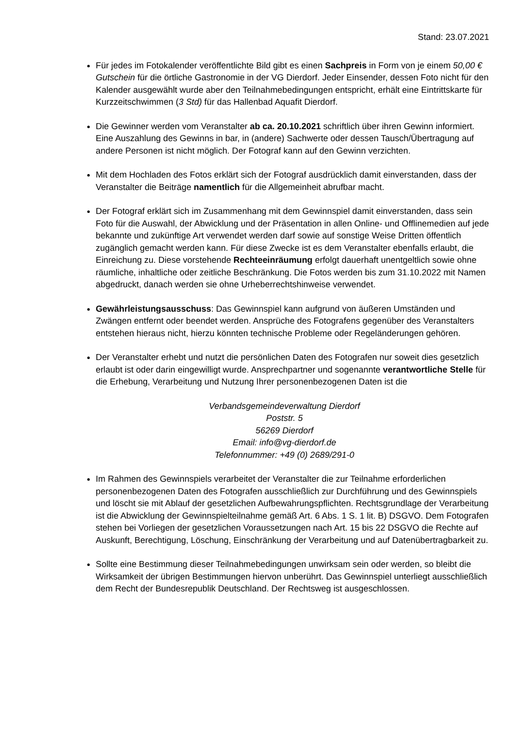Stand: 23.07.2021
Für jedes im Fotokalender veröffentlichte Bild gibt es einen Sachpreis in Form von je einem 50,00 € Gutschein für die örtliche Gastronomie in der VG Dierdorf. Jeder Einsender, dessen Foto nicht für den Kalender ausgewählt wurde aber den Teilnahmebedingungen entspricht, erhält eine Eintrittskarte für Kurzzeitschwimmen (3 Std) für das Hallenbad Aquafit Dierdorf.
Die Gewinner werden vom Veranstalter ab ca. 20.10.2021 schriftlich über ihren Gewinn informiert. Eine Auszahlung des Gewinns in bar, in (andere) Sachwerte oder dessen Tausch/Übertragung auf andere Personen ist nicht möglich. Der Fotograf kann auf den Gewinn verzichten.
Mit dem Hochladen des Fotos erklärt sich der Fotograf ausdrücklich damit einverstanden, dass der Veranstalter die Beiträge namentlich für die Allgemeinheit abrufbar macht.
Der Fotograf erklärt sich im Zusammenhang mit dem Gewinnspiel damit einverstanden, dass sein Foto für die Auswahl, der Abwicklung und der Präsentation in allen Online- und Offlinemedien auf jede bekannte und zukünftige Art verwendet werden darf sowie auf sonstige Weise Dritten öffentlich zugänglich gemacht werden kann. Für diese Zwecke ist es dem Veranstalter ebenfalls erlaubt, die Einreichung zu. Diese vorstehende Rechteeinräumung erfolgt dauerhaft unentgeltlich sowie ohne räumliche, inhaltliche oder zeitliche Beschränkung. Die Fotos werden bis zum 31.10.2022 mit Namen abgedruckt, danach werden sie ohne Urheberrechtshinweise verwendet.
Gewährleistungsausschuss: Das Gewinnspiel kann aufgrund von äußeren Umständen und Zwängen entfernt oder beendet werden. Ansprüche des Fotografens gegenüber des Veranstalters entstehen hieraus nicht, hierzu könnten technische Probleme oder Regeländerungen gehören.
Der Veranstalter erhebt und nutzt die persönlichen Daten des Fotografen nur soweit dies gesetzlich erlaubt ist oder darin eingewilligt wurde. Ansprechpartner und sogenannte verantwortliche Stelle für die Erhebung, Verarbeitung und Nutzung Ihrer personenbezogenen Daten ist die
Verbandsgemeindeverwaltung Dierdorf
Poststr. 5
56269 Dierdorf
Email: info@vg-dierdorf.de
Telefonnummer: +49 (0) 2689/291-0
Im Rahmen des Gewinnspiels verarbeitet der Veranstalter die zur Teilnahme erforderlichen personenbezogenen Daten des Fotografen ausschließlich zur Durchführung und des Gewinnspiels und löscht sie mit Ablauf der gesetzlichen Aufbewahrungspflichten. Rechtsgrundlage der Verarbeitung ist die Abwicklung der Gewinnspielteilnahme gemäß Art. 6 Abs. 1 S. 1 lit. B) DSGVO. Dem Fotografen stehen bei Vorliegen der gesetzlichen Voraussetzungen nach Art. 15 bis 22 DSGVO die Rechte auf Auskunft, Berechtigung, Löschung, Einschränkung der Verarbeitung und auf Datenübertragbarkeit zu.
Sollte eine Bestimmung dieser Teilnahmebedingungen unwirksam sein oder werden, so bleibt die Wirksamkeit der übrigen Bestimmungen hiervon unberührt. Das Gewinnspiel unterliegt ausschließlich dem Recht der Bundesrepublik Deutschland. Der Rechtsweg ist ausgeschlossen.